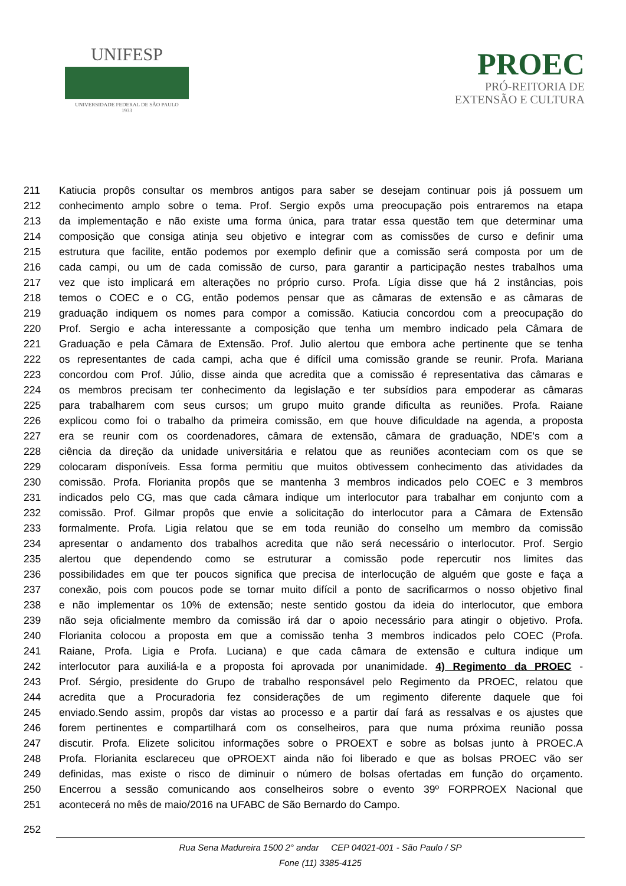UNIFESP
UNIVERSIDADE FEDERAL DE SÃO PAULO
1933
PROEC
PRÓ-REITORIA DE
EXTENSÃO E CULTURA
211 Katiucia propôs consultar os membros antigos para saber se desejam continuar pois já possuem um
212 conhecimento amplo sobre o tema. Prof. Sergio expôs uma preocupação pois entraremos na etapa
213 da implementação e não existe uma forma única, para tratar essa questão tem que determinar uma
214 composição que consiga atinja seu objetivo e integrar com as comissões de curso e definir uma
215 estrutura que facilite, então podemos por exemplo definir que a comissão será composta por um de
216 cada campi, ou um de cada comissão de curso, para garantir a participação nestes trabalhos uma
217 vez que isto implicará em alterações no próprio curso. Profa. Lígia disse que há 2 instâncias, pois
218 temos o COEC e o CG, então podemos pensar que as câmaras de extensão e as câmaras de
219 graduação indiquem os nomes para compor a comissão. Katiucia concordou com a preocupação do
220 Prof. Sergio e acha interessante a composição que tenha um membro indicado pela Câmara de
221 Graduação e pela Câmara de Extensão. Prof. Julio alertou que embora ache pertinente que se tenha
222 os representantes de cada campi, acha que é difícil uma comissão grande se reunir. Profa. Mariana
223 concordou com Prof. Júlio, disse ainda que acredita que a comissão é representativa das câmaras e
224 os membros precisam ter conhecimento da legislação e ter subsídios para empoderar as câmaras
225 para trabalharem com seus cursos; um grupo muito grande dificulta as reuniões. Profa. Raiane
226 explicou como foi o trabalho da primeira comissão, em que houve dificuldade na agenda, a proposta
227 era se reunir com os coordenadores, câmara de extensão, câmara de graduação, NDE's com a
228 ciência da direção da unidade universitária e relatou que as reuniões aconteciam com os que se
229 colocaram disponíveis. Essa forma permitiu que muitos obtivessem conhecimento das atividades da
230 comissão. Profa. Florianita propôs que se mantenha 3 membros indicados pelo COEC e 3 membros
231 indicados pelo CG, mas que cada câmara indique um interlocutor para trabalhar em conjunto com a
232 comissão. Prof. Gilmar propôs que envie a solicitação do interlocutor para a Câmara de Extensão
233 formalmente. Profa. Ligia relatou que se em toda reunião do conselho um membro da comissão
234 apresentar o andamento dos trabalhos acredita que não será necessário o interlocutor. Prof. Sergio
235 alertou que dependendo como se estruturar a comissão pode repercutir nos limites das
236 possibilidades em que ter poucos significa que precisa de interlocução de alguém que goste e faça a
237 conexão, pois com poucos pode se tornar muito difícil a ponto de sacrificarmos o nosso objetivo final
238 e não implementar os 10% de extensão; neste sentido gostou da ideia do interlocutor, que embora
239 não seja oficialmente membro da comissão irá dar o apoio necessário para atingir o objetivo. Profa.
240 Florianita colocou a proposta em que a comissão tenha 3 membros indicados pelo COEC (Profa.
241 Raiane, Profa. Ligia e Profa. Luciana) e que cada câmara de extensão e cultura indique um
242 interlocutor para auxiliá-la e a proposta foi aprovada por unanimidade. 4) Regimento da PROEC -
243 Prof. Sérgio, presidente do Grupo de trabalho responsável pelo Regimento da PROEC, relatou que
244 acredita que a Procuradoria fez considerações de um regimento diferente daquele que foi
245 enviado.Sendo assim, propôs dar vistas ao processo e a partir daí fará as ressalvas e os ajustes que
246 forem pertinentes e compartilhará com os conselheiros, para que numa próxima reunião possa
247 discutir. Profa. Elizete solicitou informações sobre o PROEXT e sobre as bolsas junto à PROEC.A
248 Profa. Florianita esclareceu que oPROEXT ainda não foi liberado e que as bolsas PROEC vão ser
249 definidas, mas existe o risco de diminuir o número de bolsas ofertadas em função do orçamento.
250 Encerrou a sessão comunicando aos conselheiros sobre o evento 39º FORPROEX Nacional que
251 acontecerá no mês de maio/2016 na UFABC de São Bernardo do Campo.
252
Rua Sena Madureira 1500 2° andar CEP 04021-001 - São Paulo / SP
Fone (11) 3385-4125